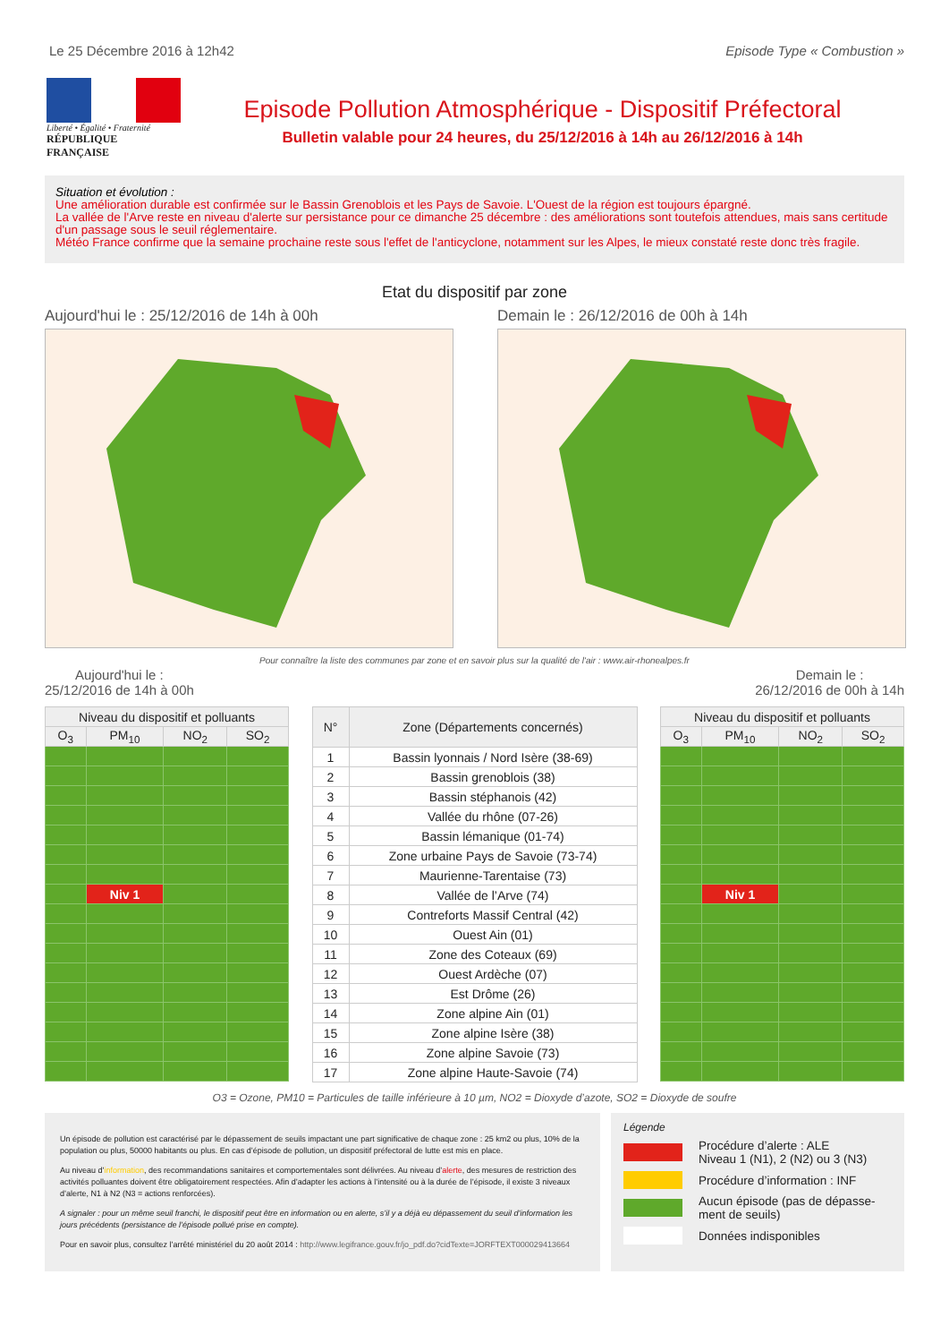Le 25 Décembre 2016 à 12h42 Episode Type « Combustion »
Liberté • Égalité • Fraternité
RÉPUBLIQUE FRANÇAISE
Episode Pollution Atmosphérique - Dispositif Préfectoral
Bulletin valable pour 24 heures, du 25/12/2016 à 14h au 26/12/2016 à 14h
Situation et évolution :
Une amélioration durable est confirmée sur le Bassin Grenoblois et les Pays de Savoie. L'Ouest de la région est toujours épargné.
La vallée de l'Arve reste en niveau d'alerte sur persistance pour ce dimanche 25 décembre : des améliorations sont toutefois attendues, mais sans certitude d'un passage sous le seuil réglementaire.
Météo France confirme que la semaine prochaine reste sous l'effet de l'anticyclone, notamment sur les Alpes, le mieux constaté reste donc très fragile.
Etat du dispositif par zone
Aujourd'hui le : 25/12/2016 de 14h à 00h Demain le : 26/12/2016 de 00h à 14h
Pour connaître la liste des communes par zone et en savoir plus sur la qualité de l'air : www.air-rhonealpes.fr
Aujourd'hui le :
25/12/2016 de 14h à 00h Demain le :
26/12/2016 de 00h à 14h
| Niveau du dispositif et polluants | | | |
| --- | --- | --- | --- |
| O<sub>3</sub> | PM<sub>10</sub> | NO<sub>2</sub> | SO<sub>2</sub> |
| | Niv 1 | | |
| N° | Zone (Départements concernés) |
| --- | --- |
| 1 | Bassin lyonnais / Nord Isère (38-69) |
| 2 | Bassin grenoblois (38) |
| 3 | Bassin stéphanois (42) |
| 4 | Vallée du rhône (07-26) |
| 5 | Bassin lémanique (01-74) |
| 6 | Zone urbaine Pays de Savoie (73-74) |
| 7 | Maurienne-Tarentaise (73) |
| 8 | Vallée de l’Arve (74) |
| 9 | Contreforts Massif Central (42) |
| 10 | Ouest Ain (01) |
| 11 | Zone des Coteaux (69) |
| 12 | Ouest Ardèche (07) |
| 13 | Est Drôme (26) |
| 14 | Zone alpine Ain (01) |
| 15 | Zone alpine Isère (38) |
| 16 | Zone alpine Savoie (73) |
| 17 | Zone alpine Haute-Savoie (74) |
| Niveau du dispositif et polluants | | | |
| --- | --- | --- | --- |
| O<sub>3</sub> | PM<sub>10</sub> | NO<sub>2</sub> | SO<sub>2</sub> |
| | Niv 1 | | |
O3 = Ozone, PM10 = Particules de taille inférieure à 10 µm, NO2 = Dioxyde d’azote, SO2 = Dioxyde de soufre
Un épisode de pollution est caractérisé par le dépassement de seuils impactant une part significative de chaque zone : 25 km2 ou plus, 10% de la population ou plus, 50000 habitants ou plus. En cas d’épisode de pollution, un dispositif préfectoral de lutte est mis en place.
Au niveau d’information, des recommandations sanitaires et comportementales sont délivrées. Au niveau d’alerte, des mesures de restriction des activités polluantes doivent être obligatoirement respectées. Afin d’adapter les actions à l’intensité ou à la durée de l’épisode, il existe 3 niveaux d’alerte, N1 à N2 (N3 = actions renforcées).
A signaler : pour un même seuil franchi, le dispositif peut être en information ou en alerte, s’il y a déjà eu dépassement du seuil d’information les jours précédents (persistance de l’épisode pollué prise en compte).
Pour en savoir plus, consultez l’arrêté ministériel du 20 août 2014 : http://www.legifrance.gouv.fr/jo_pdf.do?cidTexte=JORFTEXT000029413664
Légende
Procédure d’alerte : ALE
Niveau 1 (N1), 2 (N2) ou 3 (N3)
Procédure d’information : INF
Aucun épisode (pas de dépasse-ment de seuils)
Données indisponibles